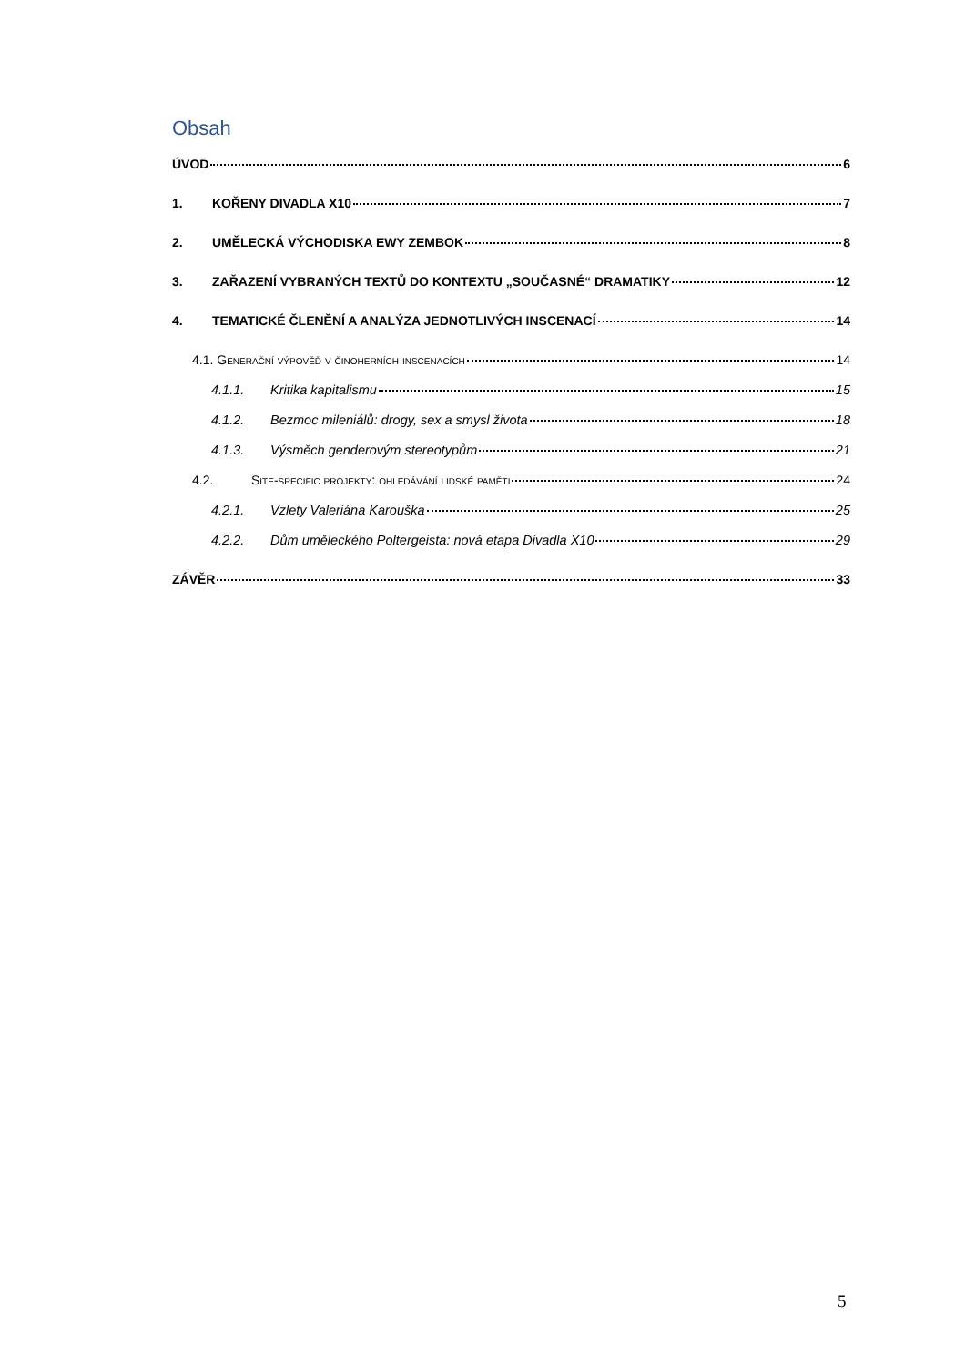Obsah
ÚVOD 6
1. KOŘENY DIVADLA X10 7
2. UMĚLECKÁ VÝCHODISKA EWY ZEMBOK 8
3. ZAŘAZENÍ VYBRANÝCH TEXTŮ DO KONTEXTU „SOUČASNÉ“ DRAMATIKY 12
4. TEMATICKÉ ČLENĚNÍ A ANALÝZA JEDNOTLIVÝCH INSCENACÍ 14
4.1. Generační výpověď v činoherních inscenacích 14
4.1.1. Kritika kapitalismu 15
4.1.2. Bezmoc mileniálů: drogy, sex a smysl života 18
4.1.3. Výsměch genderovým stereotypům 21
4.2. Site-specific projekty: ohledávání lidské paměti 24
4.2.1. Vzlety Valeriána Karouška 25
4.2.2. Dům uměleckého Poltergeista: nová etapa Divadla X10 29
ZÁVĚR 33
5